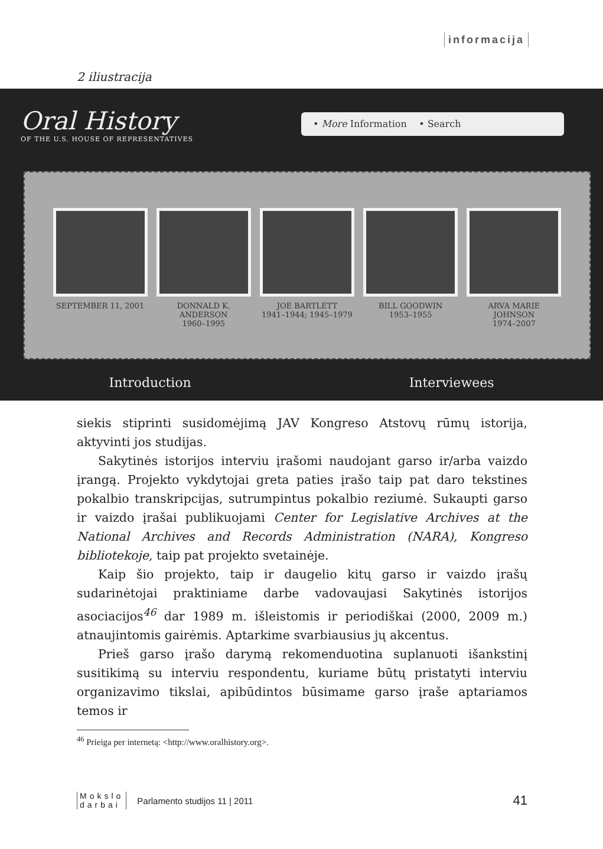informacija
2 iliustracija
Oral History
OF THE U.S. HOUSE OF REPRESENTATIVES
• More Information • Search
SEPTEMBER 11, 2001 DONNALD K. ANDERSON
1960–1995
JOE BARTLETT
1941–1944; 1945–1979
BILL GOODWIN
1953–1955
ARVA MARIE JOHNSON
1974–2007
Introduction Interviewees
siekis stiprinti susidomėjimą JAV Kongreso Atstovų rūmų istorija, aktyvinti jos studijas.
Sakytinės istorijos interviu įrašomi naudojant garso ir/arba vaizdo įrangą. Projekto vykdytojai greta paties įrašo taip pat daro tekstines pokalbio transkripcijas, sutrumpintus pokalbio reziumė. Sukaupti garso ir vaizdo įrašai publikuojami Center for Legislative Archives at the National Archives and Records Administration (NARA), Kongreso bibliotekoje, taip pat projekto svetainėje.
Kaip šio projekto, taip ir daugelio kitų garso ir vaizdo įrašų sudarinėtojai praktiniame darbe vadovaujasi Sakytinės istorijos asociacijos<sup>46</sup> dar 1989 m. išleistomis ir periodiškai (2000, 2009 m.) atnaujintomis gairėmis. Aptarkime svarbiausius jų akcentus.
Prieš garso įrašo darymą rekomenduotina suplanuoti išankstinį susitikimą su interviu respondentu, kuriame būtų pristatyti interviu organizavimo tikslai, apibūdintos būsimame garso įraše aptariamos temos ir
<sup>46</sup> Prieiga per internetą: <http://www.oralhistory.org>.
Mokslo
darbai
Parlamento studijos 11 | 2011
41